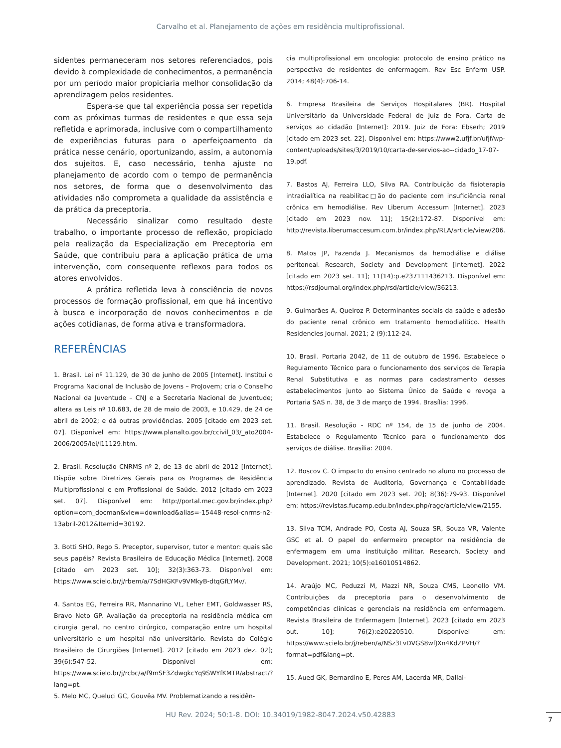Carvalho et al. Planejamento de ações em residência multiprofissional.
sidentes permaneceram nos setores referenciados, pois devido à complexidade de conhecimentos, a permanência por um período maior propiciaria melhor consolidação da aprendizagem pelos residentes.
Espera-se que tal experiência possa ser repetida com as próximas turmas de residentes e que essa seja refletida e aprimorada, inclusive com o compartilhamento de experiências futuras para o aperfeiçoamento da prática nesse cenário, oportunizando, assim, a autonomia dos sujeitos. E, caso necessário, tenha ajuste no planejamento de acordo com o tempo de permanência nos setores, de forma que o desenvolvimento das atividades não comprometa a qualidade da assistência e da prática da preceptoria.
Necessário sinalizar como resultado deste trabalho, o importante processo de reflexão, propiciado pela realização da Especialização em Preceptoria em Saúde, que contribuiu para a aplicação prática de uma intervenção, com consequente reflexos para todos os atores envolvidos.
A prática refletida leva à consciência de novos processos de formação profissional, em que há incentivo à busca e incorporação de novos conhecimentos e de ações cotidianas, de forma ativa e transformadora.
REFERÊNCIAS
1. Brasil. Lei nº 11.129, de 30 de junho de 2005 [Internet]. Institui o Programa Nacional de Inclusão de Jovens – ProJovem; cria o Conselho Nacional da Juventude – CNJ e a Secretaria Nacional de Juventude; altera as Leis nº 10.683, de 28 de maio de 2003, e 10.429, de 24 de abril de 2002; e dá outras providências. 2005 [citado em 2023 set. 07]. Disponível em: https://www.planalto.gov.br/ccivil_03/_ato2004-2006/2005/lei/l11129.htm.
2. Brasil. Resolução CNRMS nº 2, de 13 de abril de 2012 [Internet]. Dispõe sobre Diretrizes Gerais para os Programas de Residência Multiprofissional e em Profissional de Saúde. 2012 [citado em 2023 set. 07]. Disponível em: http://portal.mec.gov.br/index.php?option=com_docman&view=download&alias=-15448-resol-cnrms-n2-13abril-2012&Itemid=30192.
3. Botti SHO, Rego S. Preceptor, supervisor, tutor e mentor: quais são seus papéis? Revista Brasileira de Educação Médica [Internet]. 2008 [citado em 2023 set. 10]; 32(3):363-73. Disponível em: https://www.scielo.br/j/rbem/a/7SdHGKFv9VMkyB-dtqGfLYMv/.
4. Santos EG, Ferreira RR, Mannarino VL, Leher EMT, Goldwasser RS, Bravo Neto GP. Avaliação da preceptoria na residência médica em cirurgia geral, no centro cirúrgico, comparação entre um hospital universitário e um hospital não universitário. Revista do Colégio Brasileiro de Cirurgiões [Internet]. 2012 [citado em 2023 dez. 02]; 39(6):547-52. Disponível em: https://www.scielo.br/j/rcbc/a/f9mSF3ZdwgkcYq9SWYfKMTR/abstract/?lang=pt.
5. Melo MC, Queluci GC, Gouvêa MV. Problematizando a residên-
cia multiprofissional em oncologia: protocolo de ensino prático na perspectiva de residentes de enfermagem. Rev Esc Enferm USP. 2014; 48(4):706-14.
6. Empresa Brasileira de Serviços Hospitalares (BR). Hospital Universitário da Universidade Federal de Juiz de Fora. Carta de serviços ao cidadão [Internet]: 2019. Juiz de Fora: Ebserh; 2019 [citado em 2023 set. 22]. Disponível em: https://www2.ufjf.br/ufjf/wp-content/uploads/sites/3/2019/10/carta-de-servios-ao--cidado_17-07-19.pdf.
7. Bastos AJ, Ferreira LLO, Silva RA. Contribuição da fisioterapia intradialítica na reabilitac□ão do paciente com insuficiência renal crônica em hemodiálise. Rev Liberum Accessum [Internet]. 2023 [citado em 2023 nov. 11]; 15(2):172-87. Disponível em: http://revista.liberumaccesum.com.br/index.php/RLA/article/view/206.
8. Matos JP, Fazenda J. Mecanismos da hemodiálise e diálise peritoneal. Research, Society and Development [Internet]. 2022 [citado em 2023 set. 11]; 11(14):p.e237111436213. Disponível em: https://rsdjournal.org/index.php/rsd/article/view/36213.
9. Guimarães A, Queiroz P. Determinantes sociais da saúde e adesão do paciente renal crônico em tratamento hemodialítico. Health Residencies Journal. 2021; 2 (9):112-24.
10. Brasil. Portaria 2042, de 11 de outubro de 1996. Estabelece o Regulamento Técnico para o funcionamento dos serviços de Terapia Renal Substitutiva e as normas para cadastramento desses estabelecimentos junto ao Sistema Único de Saúde e revoga a Portaria SAS n. 38, de 3 de março de 1994. Brasília: 1996.
11. Brasil. Resolução - RDC nº 154, de 15 de junho de 2004. Estabelece o Regulamento Técnico para o funcionamento dos serviços de diálise. Brasília: 2004.
12. Boscov C. O impacto do ensino centrado no aluno no processo de aprendizado. Revista de Auditoria, Governança e Contabilidade [Internet]. 2020 [citado em 2023 set. 20]; 8(36):79-93. Disponível em: https://revistas.fucamp.edu.br/index.php/ragc/article/view/2155.
13. Silva TCM, Andrade PO, Costa AJ, Souza SR, Souza VR, Valente GSC et al. O papel do enfermeiro preceptor na residência de enfermagem em uma instituição militar. Research, Society and Development. 2021; 10(5):e16010514862.
14. Araújo MC, Peduzzi M, Mazzi NR, Souza CMS, Leonello VM. Contribuições da preceptoria para o desenvolvimento de competências clínicas e gerenciais na residência em enfermagem. Revista Brasileira de Enfermagem [Internet]. 2023 [citado em 2023 out. 10]; 76(2):e20220510. Disponível em: https://www.scielo.br/j/reben/a/NSz3LvDVGS8wfJXn4KdZPVH/?format=pdf&lang=pt.
15. Aued GK, Bernardino E, Peres AM, Lacerda MR, Dallai-
HU Rev. 2024; 50:1-8. DOI: 10.34019/1982-8047.2024.v50.42883
7